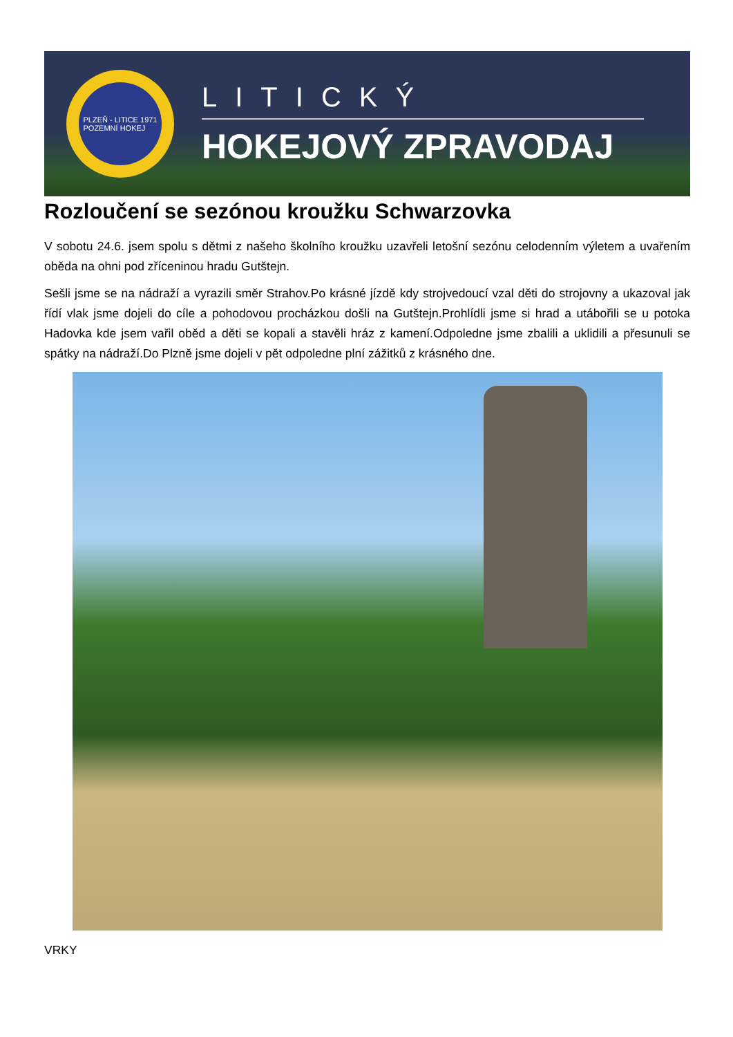PLZEŇ - LITICE 1971
POZEMNÍ HOKEJ
LITICKÝ
HOKEJOVÝ ZPRAVODAJ
Rozloučení se sezónou kroužku Schwarzovka
V sobotu 24.6. jsem spolu s dětmi z našeho školního kroužku uzavřeli letošní sezónu celodenním výletem a uvařením oběda na ohni pod zříceninou hradu Gutštejn.
Sešli jsme se na nádraží a vyrazili směr Strahov.Po krásné jízdě kdy strojvedoucí vzal děti do strojovny a ukazoval jak řídí vlak jsme dojeli do cíle a pohodovou procházkou došli na Gutštejn.Prohlídli jsme si hrad a utábořili se u potoka Hadovka kde jsem vařil oběd a děti se kopali a stavěli hráz z kamení.Odpoledne jsme zbalili a uklidili a přesunuli se spátky na nádraží.Do Plzně jsme dojeli v pět odpoledne plní zážitků z krásného dne.
VRKY